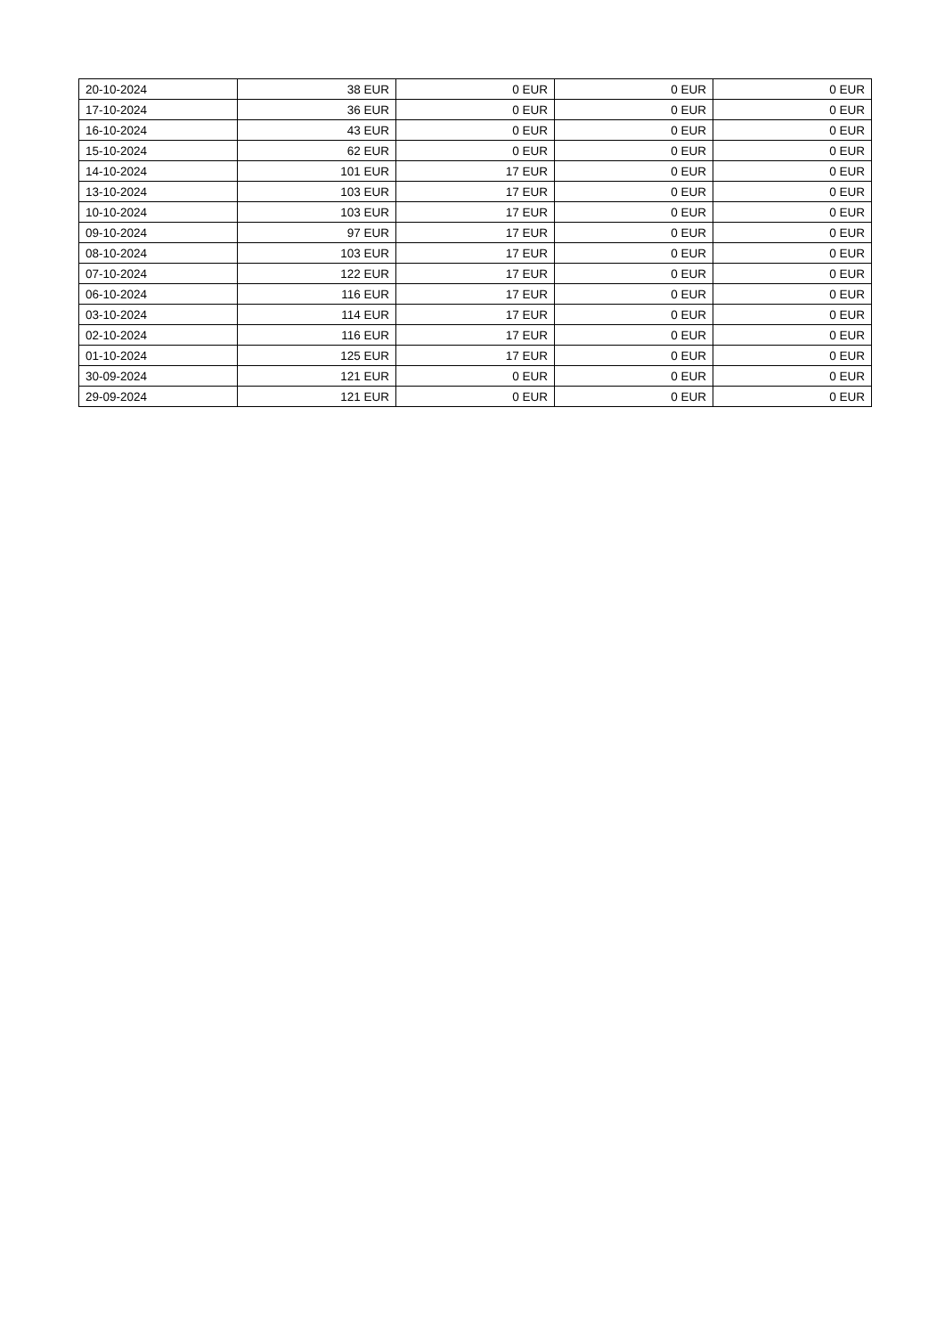| 20-10-2024 | 38 EUR | 0 EUR | 0 EUR | 0 EUR |
| 17-10-2024 | 36 EUR | 0 EUR | 0 EUR | 0 EUR |
| 16-10-2024 | 43 EUR | 0 EUR | 0 EUR | 0 EUR |
| 15-10-2024 | 62 EUR | 0 EUR | 0 EUR | 0 EUR |
| 14-10-2024 | 101 EUR | 17 EUR | 0 EUR | 0 EUR |
| 13-10-2024 | 103 EUR | 17 EUR | 0 EUR | 0 EUR |
| 10-10-2024 | 103 EUR | 17 EUR | 0 EUR | 0 EUR |
| 09-10-2024 | 97 EUR | 17 EUR | 0 EUR | 0 EUR |
| 08-10-2024 | 103 EUR | 17 EUR | 0 EUR | 0 EUR |
| 07-10-2024 | 122 EUR | 17 EUR | 0 EUR | 0 EUR |
| 06-10-2024 | 116 EUR | 17 EUR | 0 EUR | 0 EUR |
| 03-10-2024 | 114 EUR | 17 EUR | 0 EUR | 0 EUR |
| 02-10-2024 | 116 EUR | 17 EUR | 0 EUR | 0 EUR |
| 01-10-2024 | 125 EUR | 17 EUR | 0 EUR | 0 EUR |
| 30-09-2024 | 121 EUR | 0 EUR | 0 EUR | 0 EUR |
| 29-09-2024 | 121 EUR | 0 EUR | 0 EUR | 0 EUR |